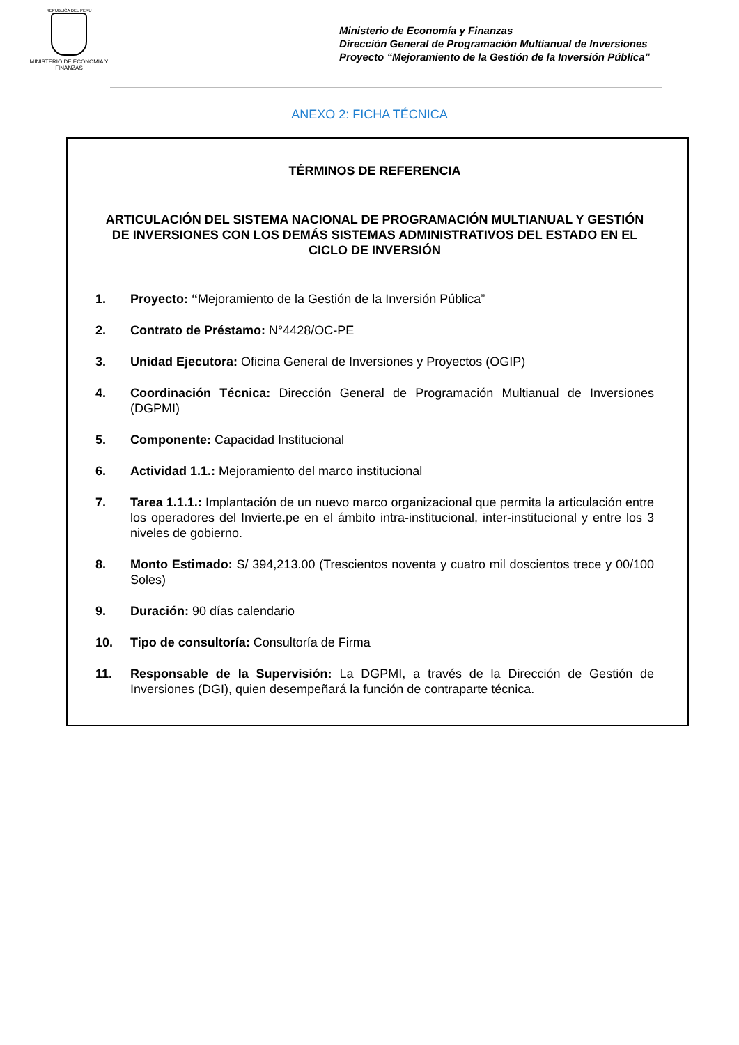REPUBLICA DEL PERU
MINISTERIO DE ECONOMIA Y FINANZAS
Ministerio de Economía y Finanzas
Dirección General de Programación Multianual de Inversiones
Proyecto “Mejoramiento de la Gestión de la Inversión Pública”
ANEXO 2: FICHA TÉCNICA
TÉRMINOS DE REFERENCIA
ARTICULACIÓN DEL SISTEMA NACIONAL DE PROGRAMACIÓN MULTIANUAL Y GESTIÓN DE INVERSIONES CON LOS DEMÁS SISTEMAS ADMINISTRATIVOS DEL ESTADO EN EL CICLO DE INVERSIÓN
1. Proyecto: “Mejoramiento de la Gestión de la Inversión Pública”
2. Contrato de Préstamo: N°4428/OC-PE
3. Unidad Ejecutora: Oficina General de Inversiones y Proyectos (OGIP)
4. Coordinación Técnica: Dirección General de Programación Multianual de Inversiones (DGPMI)
5. Componente: Capacidad Institucional
6. Actividad 1.1.: Mejoramiento del marco institucional
7. Tarea 1.1.1.: Implantación de un nuevo marco organizacional que permita la articulación entre los operadores del Invierte.pe en el ámbito intra-institucional, inter-institucional y entre los 3 niveles de gobierno.
8. Monto Estimado: S/ 394,213.00 (Trescientos noventa y cuatro mil doscientos trece y 00/100 Soles)
9. Duración: 90 días calendario
10. Tipo de consultoría: Consultoría de Firma
11. Responsable de la Supervisión: La DGPMI, a través de la Dirección de Gestión de Inversiones (DGI), quien desempeñará la función de contraparte técnica.